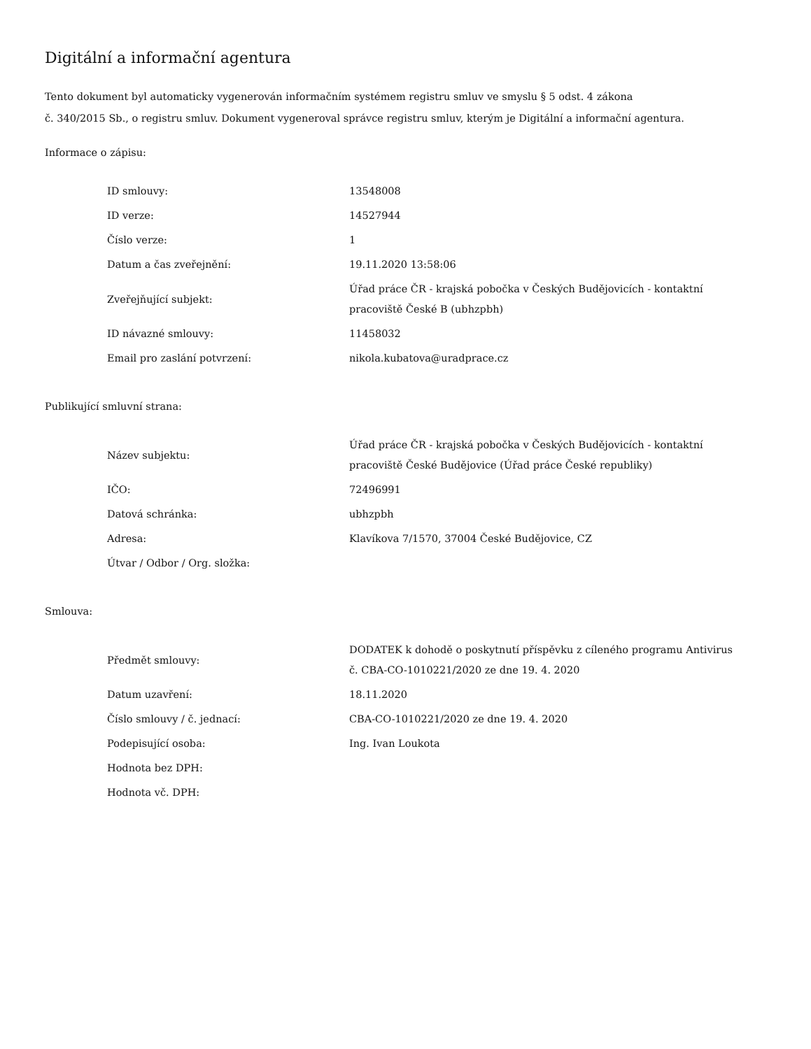Digitální a informační agentura
Tento dokument byl automaticky vygenerován informačním systémem registru smluv ve smyslu § 5 odst. 4 zákona
č. 340/2015 Sb., o registru smluv. Dokument vygeneroval správce registru smluv, kterým je Digitální a informační agentura.
Informace o zápisu:
| ID smlouvy: | 13548008 |
| ID verze: | 14527944 |
| Číslo verze: | 1 |
| Datum a čas zveřejnění: | 19.11.2020 13:58:06 |
| Zveřejňující subjekt: | Úřad práce ČR - krajská pobočka v Českých Budějovicích - kontaktní pracoviště České B (ubhzpbh) |
| ID návazné smlouvy: | 11458032 |
| Email pro zaslání potvrzení: | nikola.kubatova@uradprace.cz |
Publikující smluvní strana:
| Název subjektu: | Úřad práce ČR - krajská pobočka v Českých Budějovicích - kontaktní pracoviště České Budějovice (Úřad práce České republiky) |
| IČO: | 72496991 |
| Datová schránka: | ubhzpbh |
| Adresa: | Klavíkova 7/1570, 37004 České Budějovice, CZ |
| Útvar / Odbor / Org. složka: | |
Smlouva:
| Předmět smlouvy: | DODATEK k dohodě o poskytnutí příspěvku z cíleného programu Antivirus č. CBA-CO-1010221/2020 ze dne 19. 4. 2020 |
| Datum uzavření: | 18.11.2020 |
| Číslo smlouvy / č. jednací: | CBA-CO-1010221/2020 ze dne 19. 4. 2020 |
| Podepisující osoba: | Ing. Ivan Loukota |
| Hodnota bez DPH: | |
| Hodnota vč. DPH: | |